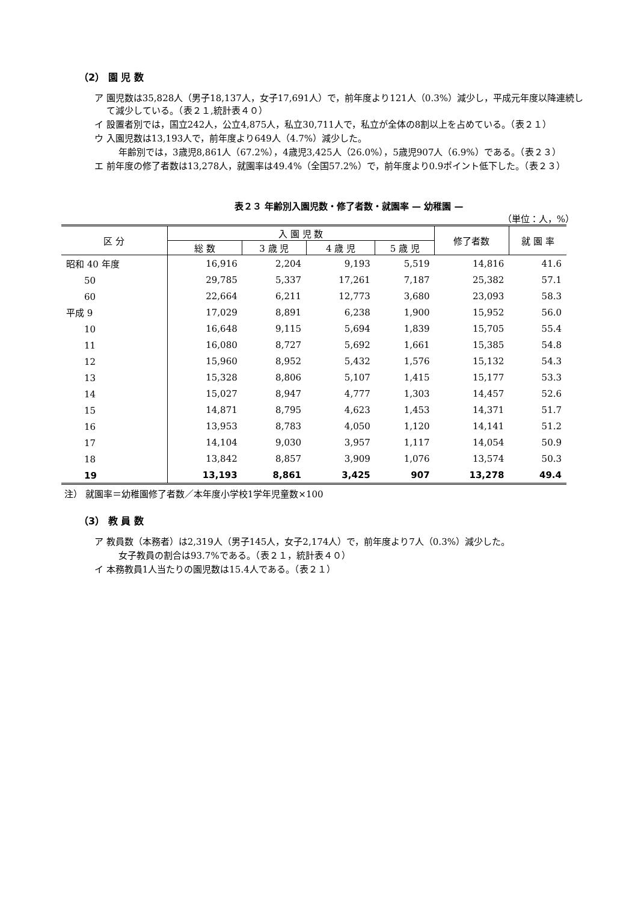（2） 園 児 数
ア 園児数は35,828人（男子18,137人，女子17,691人）で，前年度より121人（0.3%）減少し，平成元年度以降連続して減少している。（表２１,統計表４０）
イ 設置者別では，国立242人，公立4,875人，私立30,711人で，私立が全体の8割以上を占めている。（表２１）
ウ 入園児数は13,193人で，前年度より649人（4.7%）減少した。
年齢別では，3歳児8,861人（67.2%），4歳児3,425人（26.0%），5歳児907人（6.9%）である。（表２３）
エ 前年度の修了者数は13,278人，就園率は49.4%（全国57.2%）で，前年度より0.9ポイント低下した。（表２３）
表２３ 年齢別入園児数・修了者数・就園率 — 幼稚園 —
（単位：人，%）
| 区 分 | 入 園 児 数 | | | | 修了者数 | 就 園 率 |
| --- | --- | --- | --- | --- | --- | --- |
| | 総 数 | 3 歳 児 | 4 歳 児 | 5 歳 児 | | |
| 昭和 40 年度 | 16,916 | 2,204 | 9,193 | 5,519 | 14,816 | 41.6 |
| 50 | 29,785 | 5,337 | 17,261 | 7,187 | 25,382 | 57.1 |
| 60 | 22,664 | 6,211 | 12,773 | 3,680 | 23,093 | 58.3 |
| 平成 9 | 17,029 | 8,891 | 6,238 | 1,900 | 15,952 | 56.0 |
| 10 | 16,648 | 9,115 | 5,694 | 1,839 | 15,705 | 55.4 |
| 11 | 16,080 | 8,727 | 5,692 | 1,661 | 15,385 | 54.8 |
| 12 | 15,960 | 8,952 | 5,432 | 1,576 | 15,132 | 54.3 |
| 13 | 15,328 | 8,806 | 5,107 | 1,415 | 15,177 | 53.3 |
| 14 | 15,027 | 8,947 | 4,777 | 1,303 | 14,457 | 52.6 |
| 15 | 14,871 | 8,795 | 4,623 | 1,453 | 14,371 | 51.7 |
| 16 | 13,953 | 8,783 | 4,050 | 1,120 | 14,141 | 51.2 |
| 17 | 14,104 | 9,030 | 3,957 | 1,117 | 14,054 | 50.9 |
| 18 | 13,842 | 8,857 | 3,909 | 1,076 | 13,574 | 50.3 |
| 19 | 13,193 | 8,861 | 3,425 | 907 | 13,278 | 49.4 |
注） 就園率＝幼稚園修了者数／本年度小学校1学年児童数×100
（3） 教 員 数
ア 教員数（本務者）は2,319人（男子145人，女子2,174人）で，前年度より7人（0.3%）減少した。
女子教員の割合は93.7%である。（表２１，統計表４０）
イ 本務教員1人当たりの園児数は15.4人である。（表２１）